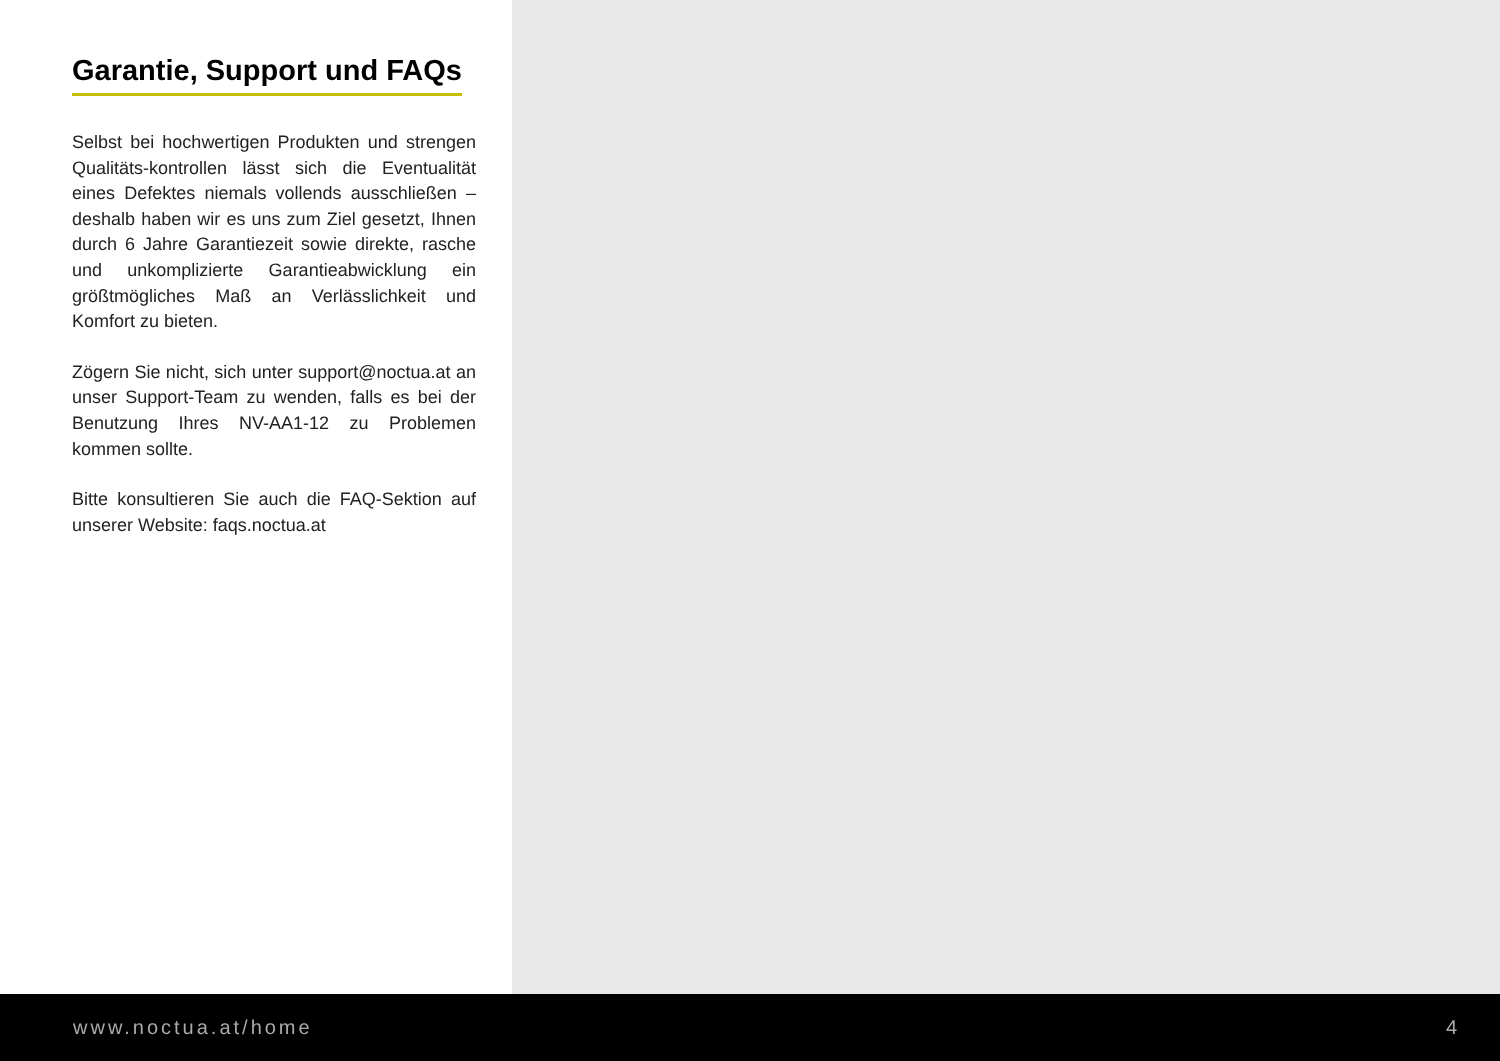Garantie, Support und FAQs
Selbst bei hochwertigen Produkten und strengen Qualitäts-kontrollen lässt sich die Eventualität eines Defektes niemals vollends ausschließen – deshalb haben wir es uns zum Ziel gesetzt, Ihnen durch 6 Jahre Garantiezeit sowie direkte, rasche und unkomplizierte Garantieabwicklung ein größtmögliches Maß an Verlässlichkeit und Komfort zu bieten.
Zögern Sie nicht, sich unter support@noctua.at an unser Support-Team zu wenden, falls es bei der Benutzung Ihres NV-AA1-12 zu Problemen kommen sollte.
Bitte konsultieren Sie auch die FAQ-Sektion auf unserer Website: faqs.noctua.at
www.noctua.at/home 4